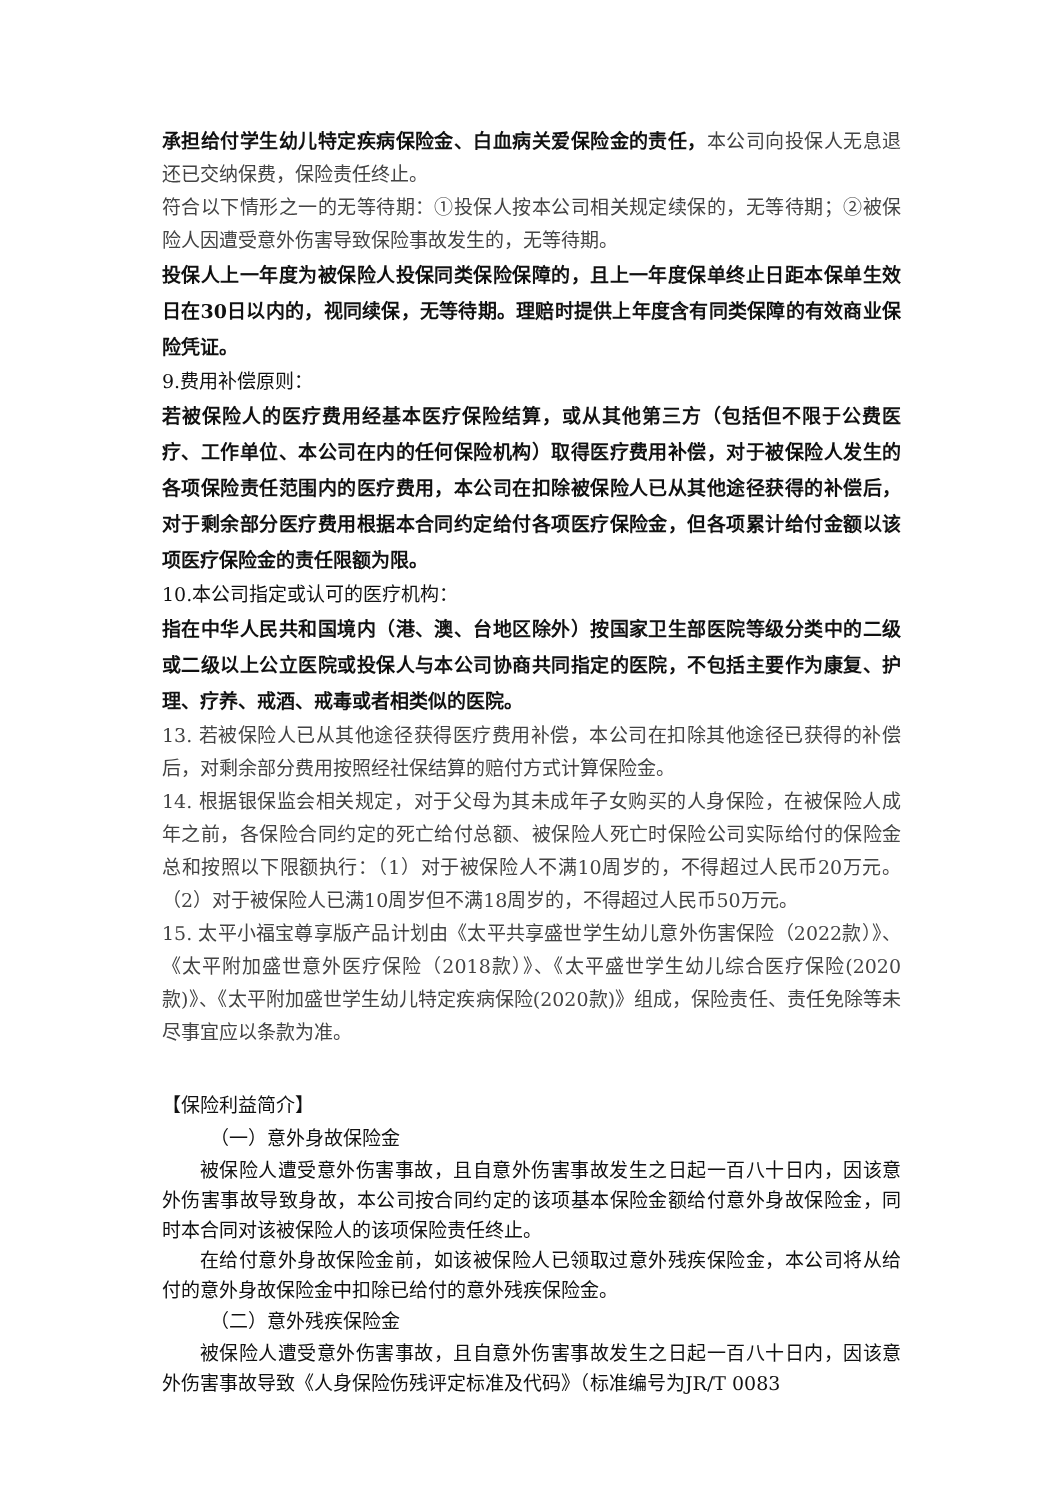承担给付学生幼儿特定疾病保险金、白血病关爱保险金的责任，本公司向投保人无息退还已交纳保费，保险责任终止。
符合以下情形之一的无等待期：①投保人按本公司相关规定续保的，无等待期；②被保险人因遭受意外伤害导致保险事故发生的，无等待期。
投保人上一年度为被保险人投保同类保险保障的，且上一年度保单终止日距本保单生效日在30日以内的，视同续保，无等待期。理赔时提供上年度含有同类保障的有效商业保险凭证。
9.费用补偿原则：
若被保险人的医疗费用经基本医疗保险结算，或从其他第三方（包括但不限于公费医疗、工作单位、本公司在内的任何保险机构）取得医疗费用补偿，对于被保险人发生的各项保险责任范围内的医疗费用，本公司在扣除被保险人已从其他途径获得的补偿后，对于剩余部分医疗费用根据本合同约定给付各项医疗保险金，但各项累计给付金额以该项医疗保险金的责任限额为限。
10.本公司指定或认可的医疗机构：
指在中华人民共和国境内（港、澳、台地区除外）按国家卫生部医院等级分类中的二级或二级以上公立医院或投保人与本公司协商共同指定的医院，不包括主要作为康复、护理、疗养、戒酒、戒毒或者相类似的医院。
13. 若被保险人已从其他途径获得医疗费用补偿，本公司在扣除其他途径已获得的补偿后，对剩余部分费用按照经社保结算的赔付方式计算保险金。
14. 根据银保监会相关规定，对于父母为其未成年子女购买的人身保险，在被保险人成年之前，各保险合同约定的死亡给付总额、被保险人死亡时保险公司实际给付的保险金总和按照以下限额执行：（1）对于被保险人不满10周岁的，不得超过人民币20万元。（2）对于被保险人已满10周岁但不满18周岁的，不得超过人民币50万元。
15. 太平小福宝尊享版产品计划由《太平共享盛世学生幼儿意外伤害保险（2022款）》、《太平附加盛世意外医疗保险（2018款）》、《太平盛世学生幼儿综合医疗保险(2020款)》、《太平附加盛世学生幼儿特定疾病保险(2020款)》组成，保险责任、责任免除等未尽事宜应以条款为准。
【保险利益简介】
（一）意外身故保险金
被保险人遭受意外伤害事故，且自意外伤害事故发生之日起一百八十日内，因该意外伤害事故导致身故，本公司按合同约定的该项基本保险金额给付意外身故保险金，同时本合同对该被保险人的该项保险责任终止。
在给付意外身故保险金前，如该被保险人已领取过意外残疾保险金，本公司将从给付的意外身故保险金中扣除已给付的意外残疾保险金。
（二）意外残疾保险金
被保险人遭受意外伤害事故，且自意外伤害事故发生之日起一百八十日内，因该意外伤害事故导致《人身保险伤残评定标准及代码》（标准编号为JR/T 0083